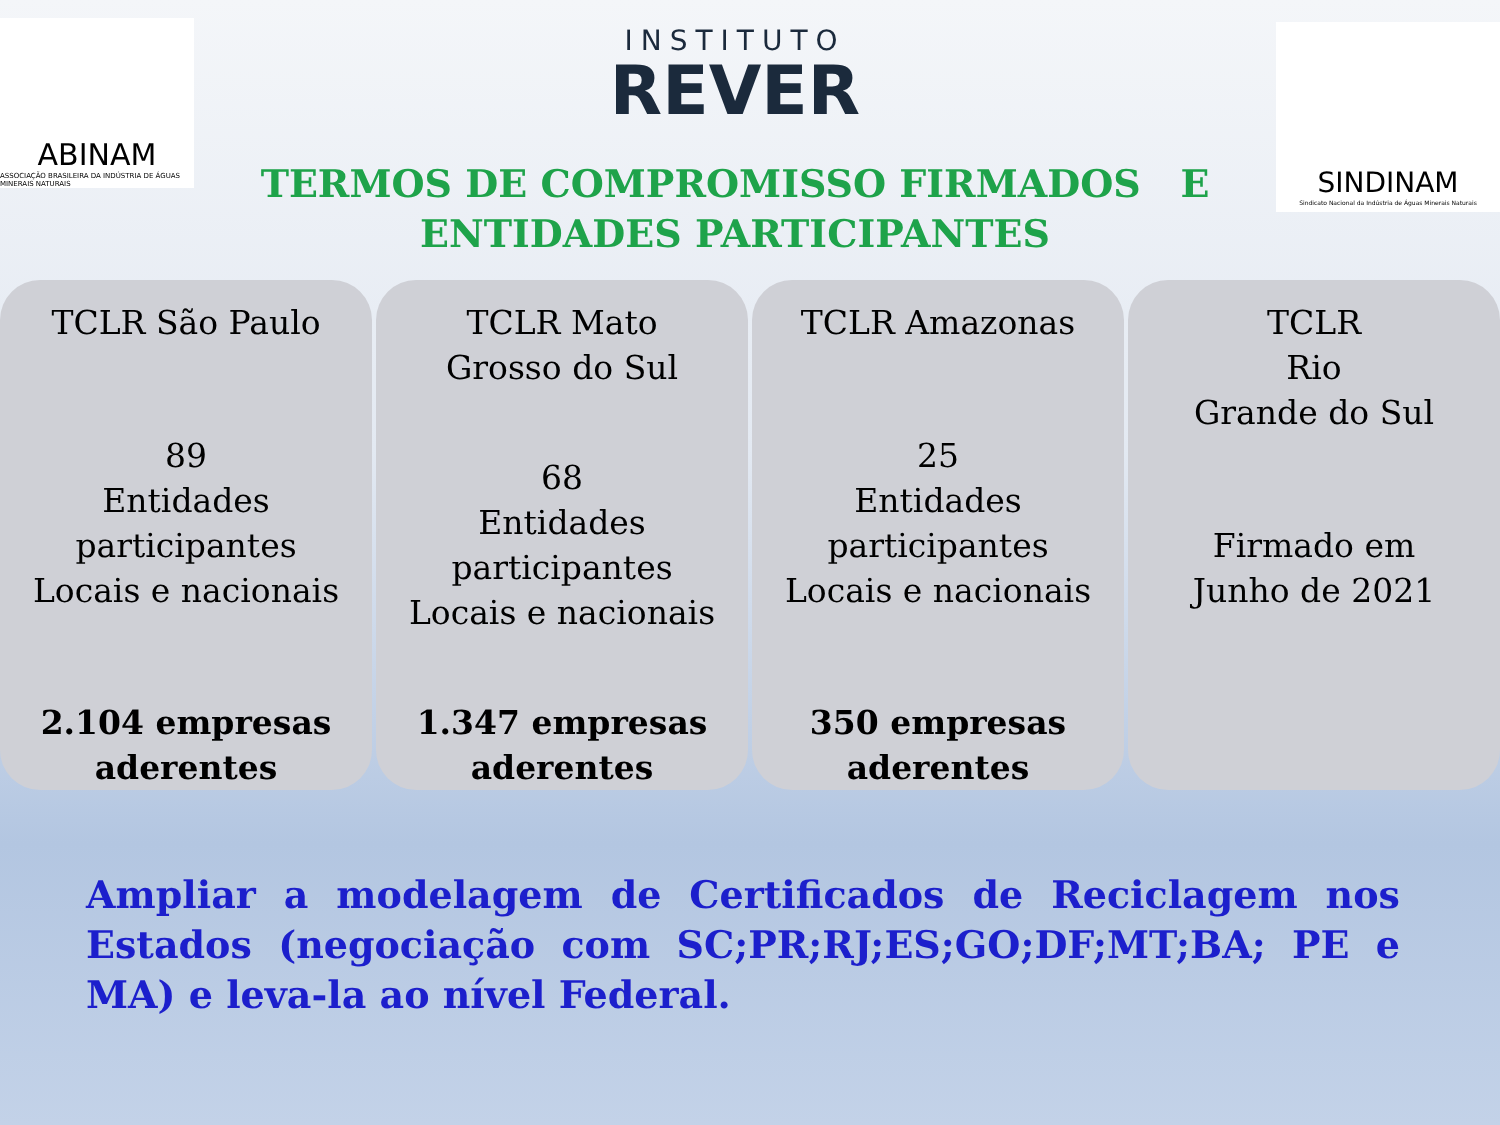ABINAM
ASSOCIAÇÃO BRASILEIRA DA INDÚSTRIA DE ÁGUAS MINERAIS NATURAIS
INSTITUTO
REVER
TERMOS DE COMPROMISSO FIRMADOS E
ENTIDADES PARTICIPANTES
SINDINAM
Sindicato Nacional da Indústria de Águas Minerais Naturais
TCLR São Paulo
89
Entidades
participantes
Locais e nacionais
2.104 empresas
aderentes
TCLR Mato
Grosso do Sul
68
Entidades
participantes
Locais e nacionais
1.347 empresas
aderentes
TCLR Amazonas
25
Entidades
participantes
Locais e nacionais
350 empresas
aderentes
TCLR
Rio
Grande do Sul
Firmado em
Junho de 2021
Ampliar a modelagem de Certificados de Reciclagem nos Estados (negociação com SC;PR;RJ;ES;GO;DF;MT;BA; PE e MA) e leva-la ao nível Federal.